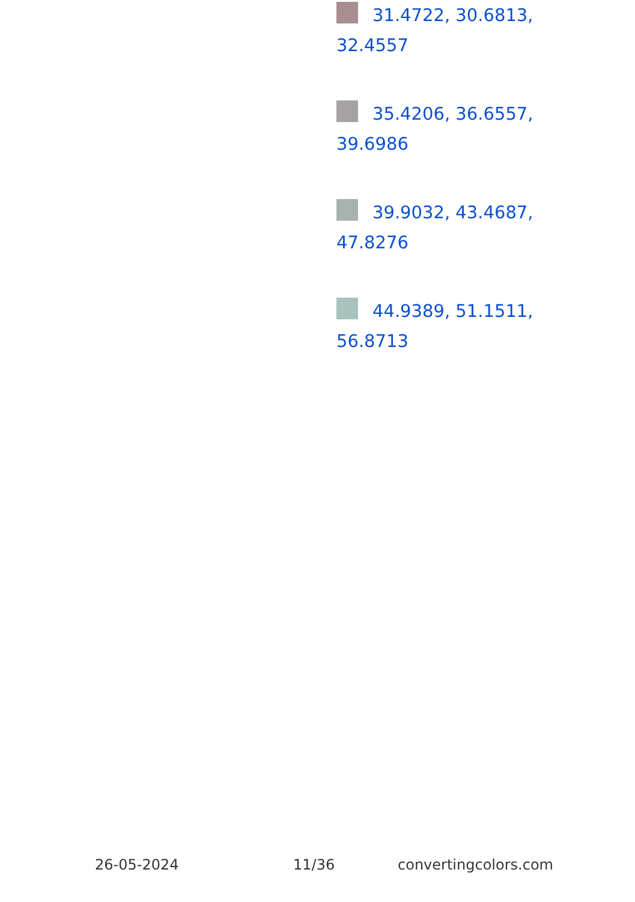31.4722, 30.6813, 32.4557
35.4206, 36.6557, 39.6986
39.9032, 43.4687, 47.8276
44.9389, 51.1511, 56.8713
26-05-2024 11/36 convertingcolors.com